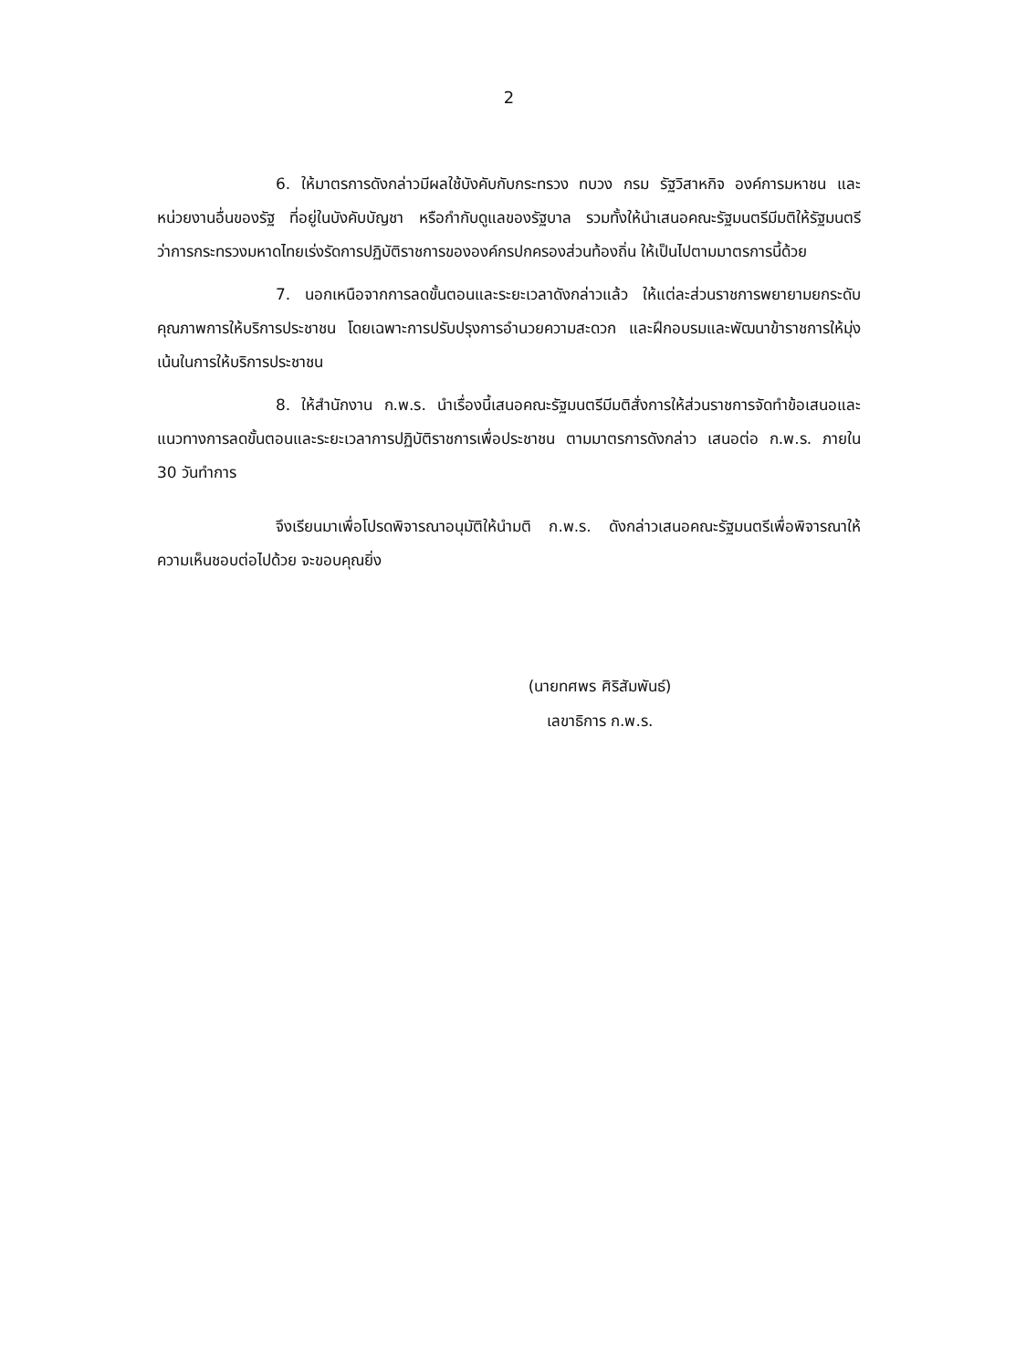2
6. ให้มาตรการดังกล่าวมีผลใช้บังคับกับกระทรวง ทบวง กรม รัฐวิสาหกิจ องค์การมหาชน และหน่วยงานอื่นของรัฐ ที่อยู่ในบังคับบัญชา หรือกำกับดูแลของรัฐบาล รวมทั้งให้นำเสนอคณะรัฐมนตรีมีมติให้รัฐมนตรีว่าการกระทรวงมหาดไทยเร่งรัดการปฏิบัติราชการขององค์กรปกครองส่วนท้องถิ่น ให้เป็นไปตามมาตรการนี้ด้วย
7. นอกเหนือจากการลดขั้นตอนและระยะเวลาดังกล่าวแล้ว ให้แต่ละส่วนราชการพยายามยกระดับคุณภาพการให้บริการประชาชน โดยเฉพาะการปรับปรุงการอำนวยความสะดวก และฝึกอบรมและพัฒนาข้าราชการให้มุ่งเน้นในการให้บริการประชาชน
8. ให้สำนักงาน ก.พ.ร. นำเรื่องนี้เสนอคณะรัฐมนตรีมีมติสั่งการให้ส่วนราชการจัดทำข้อเสนอและแนวทางการลดขั้นตอนและระยะเวลาการปฏิบัติราชการเพื่อประชาชน ตามมาตรการดังกล่าว เสนอต่อ ก.พ.ร. ภายใน 30 วันทำการ
จึงเรียนมาเพื่อโปรดพิจารณาอนุมัติให้นำมติ ก.พ.ร. ดังกล่าวเสนอคณะรัฐมนตรีเพื่อพิจารณาให้ความเห็นชอบต่อไปด้วย จะขอบคุณยิ่ง
(นายทศพร ศิริสัมพันธ์)
เลขาธิการ ก.พ.ร.